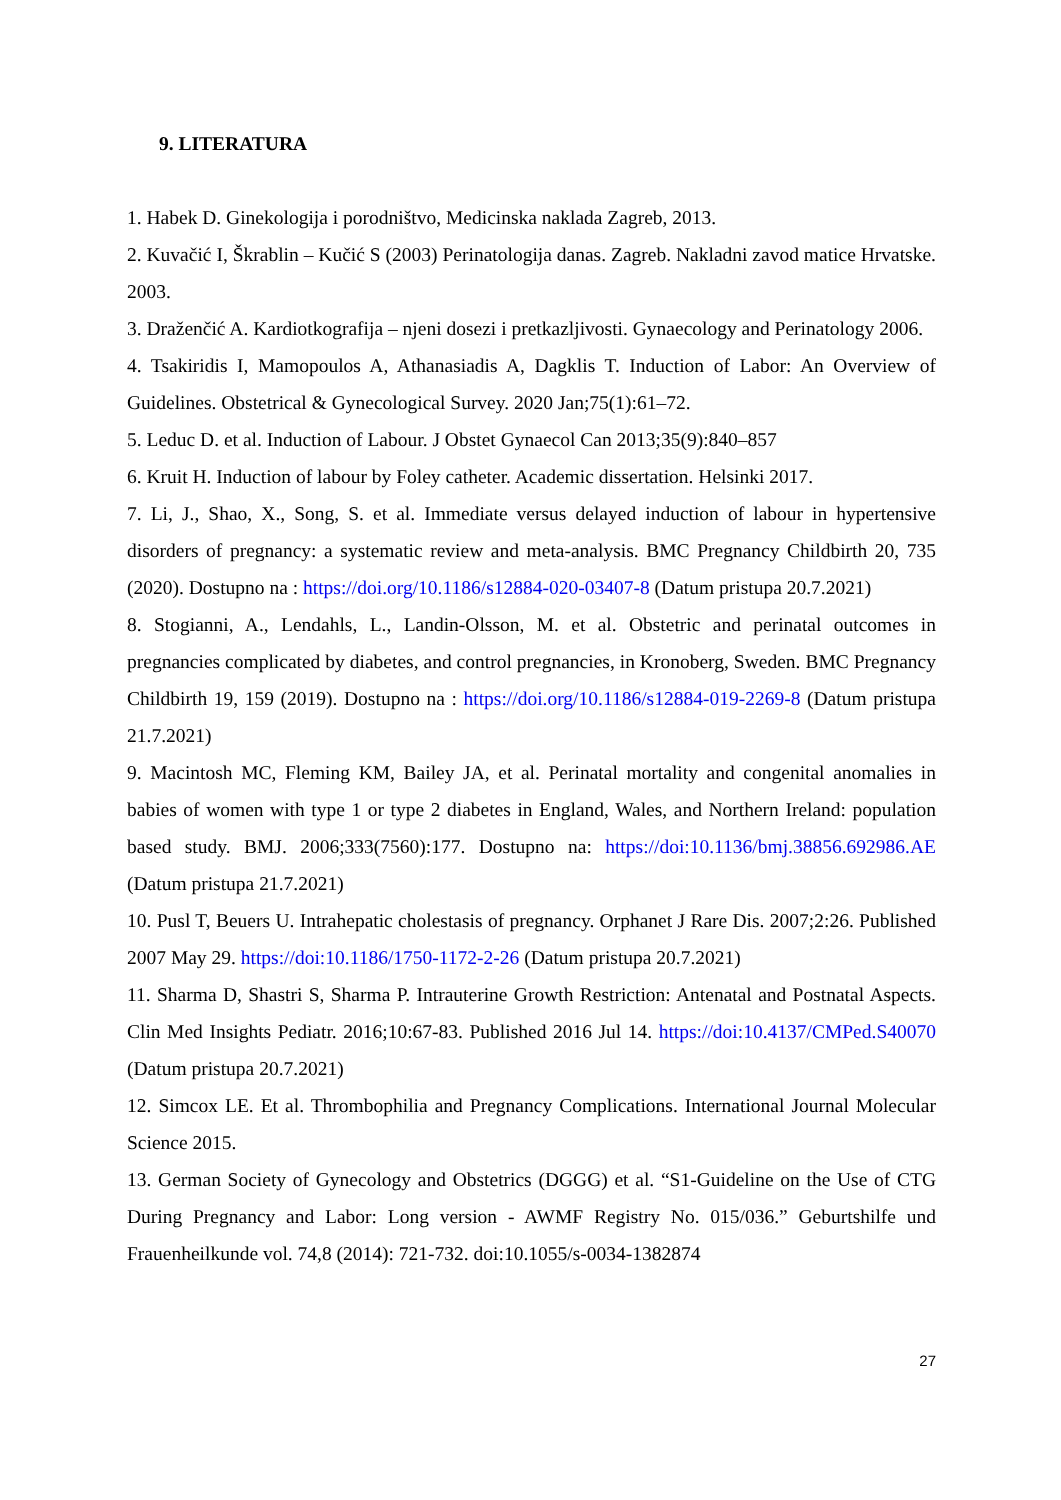9. LITERATURA
1. Habek D. Ginekologija i porodništvo, Medicinska naklada Zagreb, 2013.
2. Kuvačić I, Škrablin – Kučić S (2003) Perinatologija danas. Zagreb. Nakladni zavod matice Hrvatske. 2003.
3. Draženčić A. Kardiotkografija – njeni dosezi i pretkazljivosti. Gynaecology and Perinatology 2006.
4. Tsakiridis I, Mamopoulos A, Athanasiadis A, Dagklis T. Induction of Labor: An Overview of Guidelines. Obstetrical & Gynecological Survey. 2020 Jan;75(1):61–72.
5. Leduc D. et al. Induction of Labour. J Obstet Gynaecol Can 2013;35(9):840–857
6. Kruit H. Induction of labour by Foley catheter. Academic dissertation. Helsinki 2017.
7. Li, J., Shao, X., Song, S. et al. Immediate versus delayed induction of labour in hypertensive disorders of pregnancy: a systematic review and meta-analysis. BMC Pregnancy Childbirth 20, 735 (2020). Dostupno na : https://doi.org/10.1186/s12884-020-03407-8 (Datum pristupa 20.7.2021)
8. Stogianni, A., Lendahls, L., Landin-Olsson, M. et al. Obstetric and perinatal outcomes in pregnancies complicated by diabetes, and control pregnancies, in Kronoberg, Sweden. BMC Pregnancy Childbirth 19, 159 (2019). Dostupno na : https://doi.org/10.1186/s12884-019-2269-8 (Datum pristupa 21.7.2021)
9. Macintosh MC, Fleming KM, Bailey JA, et al. Perinatal mortality and congenital anomalies in babies of women with type 1 or type 2 diabetes in England, Wales, and Northern Ireland: population based study. BMJ. 2006;333(7560):177. Dostupno na: https://doi:10.1136/bmj.38856.692986.AE (Datum pristupa 21.7.2021)
10. Pusl T, Beuers U. Intrahepatic cholestasis of pregnancy. Orphanet J Rare Dis. 2007;2:26. Published 2007 May 29. https://doi:10.1186/1750-1172-2-26 (Datum pristupa 20.7.2021)
11. Sharma D, Shastri S, Sharma P. Intrauterine Growth Restriction: Antenatal and Postnatal Aspects. Clin Med Insights Pediatr. 2016;10:67-83. Published 2016 Jul 14. https://doi:10.4137/CMPed.S40070 (Datum pristupa 20.7.2021)
12. Simcox LE. Et al. Thrombophilia and Pregnancy Complications. International Journal Molecular Science 2015.
13. German Society of Gynecology and Obstetrics (DGGG) et al. “S1-Guideline on the Use of CTG During Pregnancy and Labor: Long version - AWMF Registry No. 015/036.” Geburtshilfe und Frauenheilkunde vol. 74,8 (2014): 721-732. doi:10.1055/s-0034-1382874
27